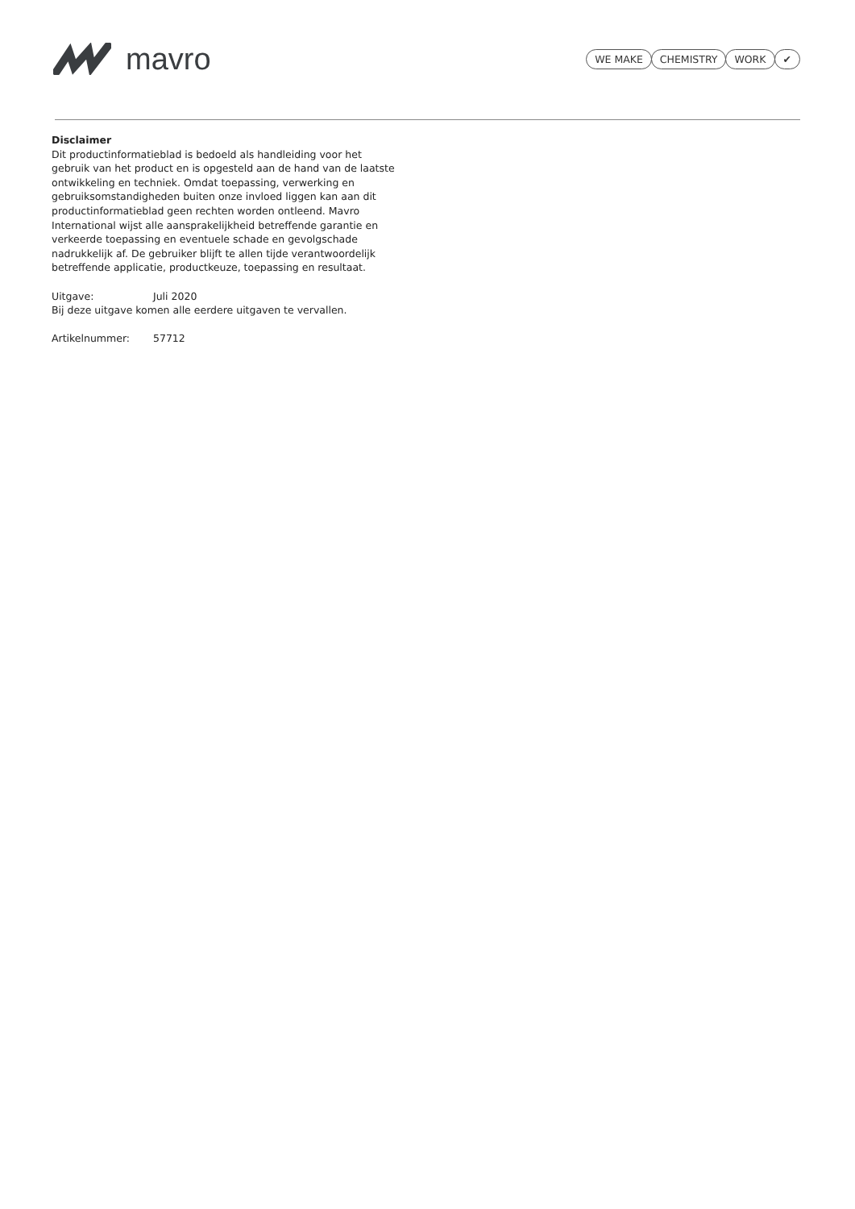mavro
WE MAKE CHEMISTRY WORK ✔
Disclaimer
Dit productinformatieblad is bedoeld als handleiding voor het gebruik van het product en is opgesteld aan de hand van de laatste ontwikkeling en techniek. Omdat toepassing, verwerking en gebruiksomstandigheden buiten onze invloed liggen kan aan dit productinformatieblad geen rechten worden ontleend. Mavro International wijst alle aansprakelijkheid betreffende garantie en verkeerde toepassing en eventuele schade en gevolgschade nadrukkelijk af. De gebruiker blijft te allen tijde verantwoordelijk betreffende applicatie, productkeuze, toepassing en resultaat.
Uitgave: Juli 2020
Bij deze uitgave komen alle eerdere uitgaven te vervallen.
Artikelnummer: 57712